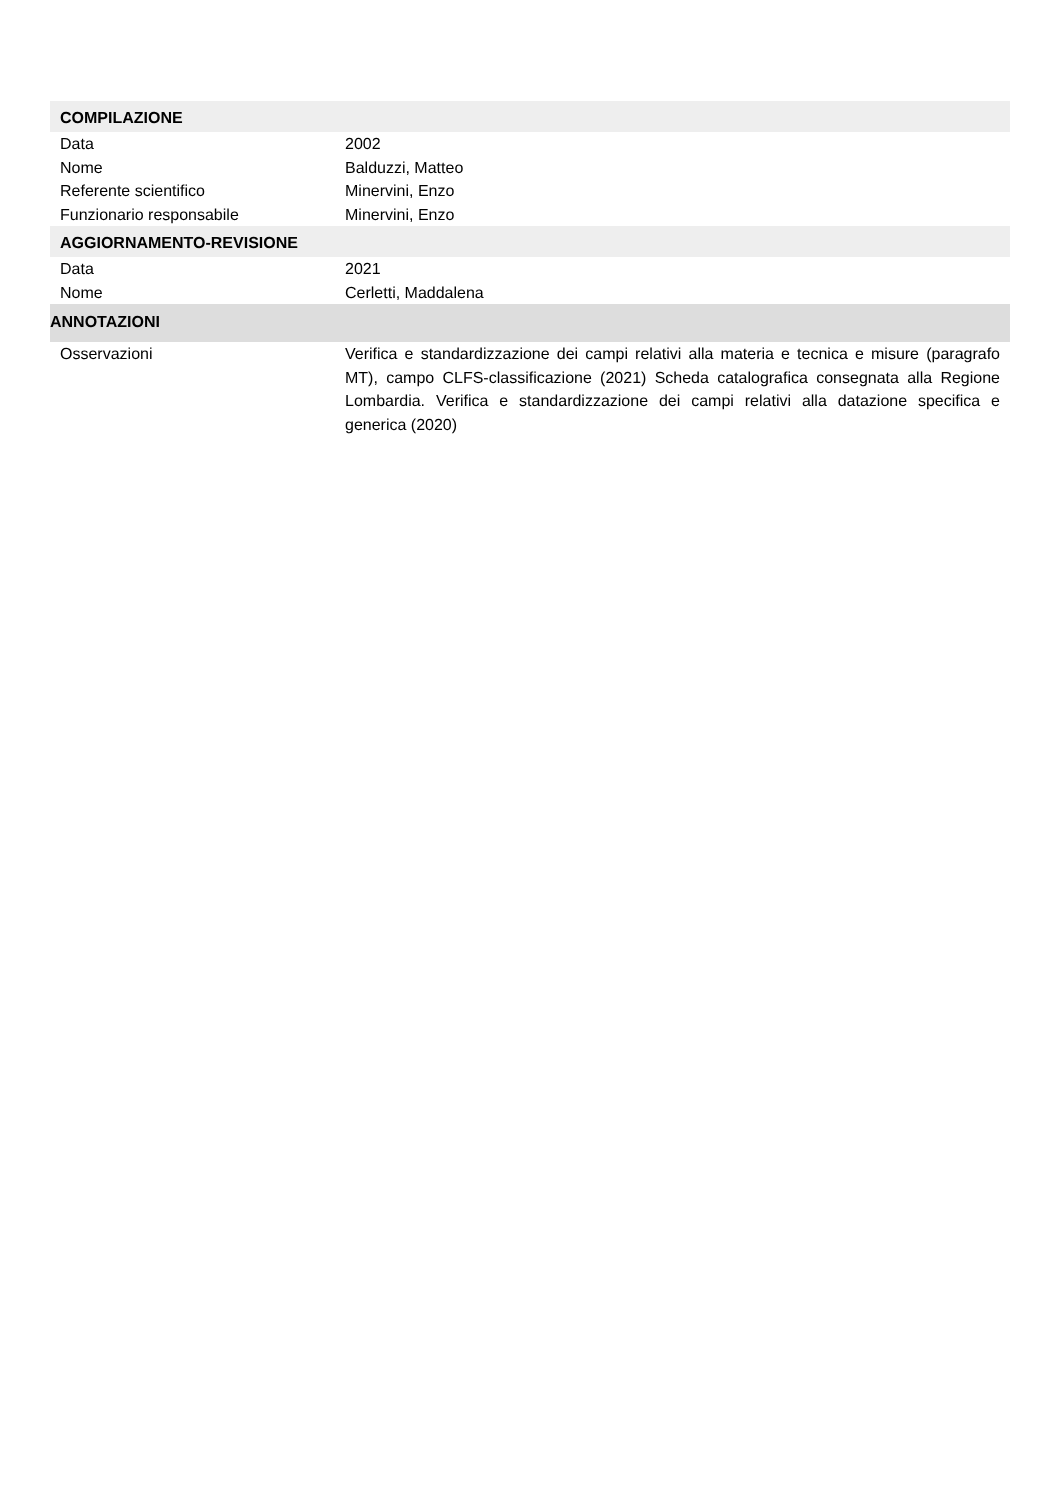COMPILAZIONE
Data 2002
Nome Balduzzi, Matteo
Referente scientifico Minervini, Enzo
Funzionario responsabile Minervini, Enzo
AGGIORNAMENTO-REVISIONE
Data 2021
Nome Cerletti, Maddalena
ANNOTAZIONI
Osservazioni Verifica e standardizzazione dei campi relativi alla materia e tecnica e misure (paragrafo MT), campo CLFS-classificazione (2021) Scheda catalografica consegnata alla Regione Lombardia. Verifica e standardizzazione dei campi relativi alla datazione specifica e generica (2020)